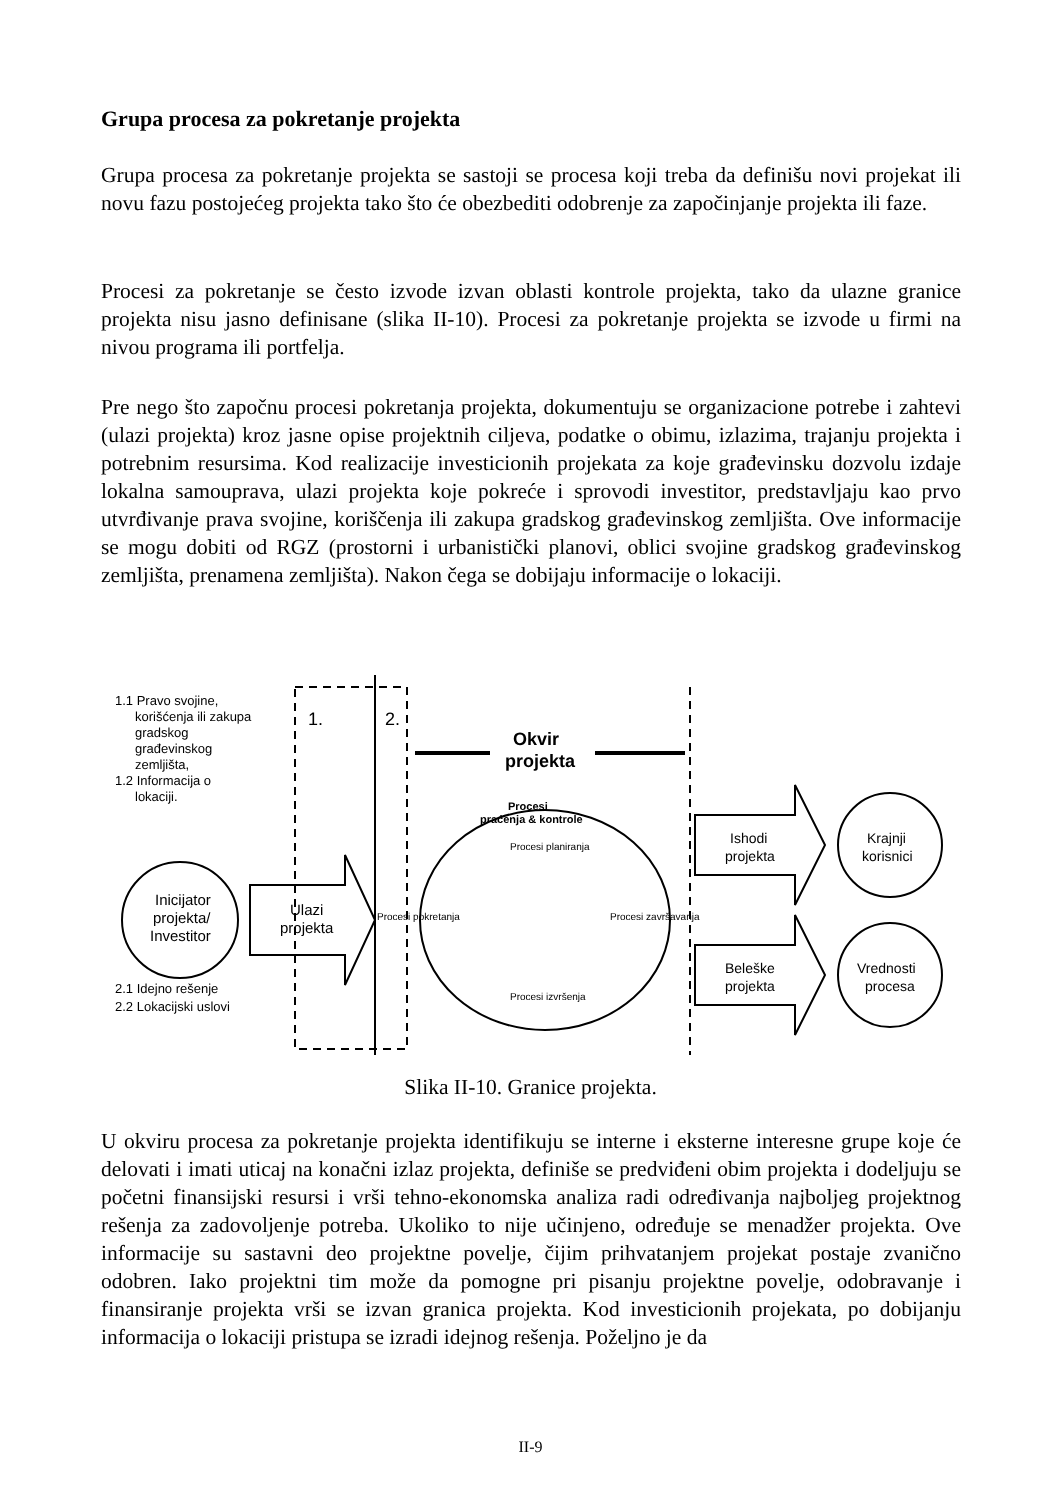Grupa procesa za pokretanje projekta
Grupa procesa za pokretanje projekta se sastoji se procesa koji treba da definišu novi projekat ili novu fazu postojećeg projekta tako što će obezbediti odobrenje za započinjanje projekta ili faze.
Procesi za pokretanje se često izvode izvan oblasti kontrole projekta, tako da ulazne granice projekta nisu jasno definisane (slika II-10). Procesi za pokretanje projekta se izvode u firmi na nivou programa ili portfelja.
Pre nego što započnu procesi pokretanja projekta, dokumentuju se organizacione potrebe i zahtevi (ulazi projekta) kroz jasne opise projektnih ciljeva, podatke o obimu, izlazima, trajanju projekta i potrebnim resursima. Kod realizacije investicionih projekata za koje građevinsku dozvolu izdaje lokalna samouprava, ulazi projekta koje pokreće i sprovodi investitor, predstavljaju kao prvo utvrđivanje prava svojine, koriščenja ili zakupa gradskog građevinskog zemljišta. Ove informacije se mogu dobiti od RGZ (prostorni i urbanistički planovi, oblici svojine gradskog građevinskog zemljišta, prenamena zemljišta). Nakon čega se dobijaju informacije o lokaciji.
1.1 Pravo svojine,
korišćenja ili zakupa
gradskog
građevinskog
zemljišta,
1.2 Informacija o
lokaciji.
1.
2.
Okvir
projekta
Inicijator
projekta/
Investitor
Ulazi
projekta
Procesi
praćenja & kontrole
Procesi planiranja
Procesi pokretanja
Procesi završavanja
Procesi izvršenja
Ishodi
projekta
Beleške
projekta
Krajnji
korisnici
Vrednosti
procesa
2.1 Idejno rešenje
2.2 Lokacijski uslovi
Slika II-10. Granice projekta.
U okviru procesa za pokretanje projekta identifikuju se interne i eksterne interesne grupe koje će delovati i imati uticaj na konačni izlaz projekta, definiše se predviđeni obim projekta i dodeljuju se početni finansijski resursi i vrši tehno-ekonomska analiza radi određivanja najboljeg projektnog rešenja za zadovoljenje potreba. Ukoliko to nije učinjeno, određuje se menadžer projekta. Ove informacije su sastavni deo projektne povelje, čijim prihvatanjem projekat postaje zvanično odobren. Iako projektni tim može da pomogne pri pisanju projektne povelje, odobravanje i finansiranje projekta vrši se izvan granica projekta. Kod investicionih projekata, po dobijanju informacija o lokaciji pristupa se izradi idejnog rešenja. Poželjno je da
II-9